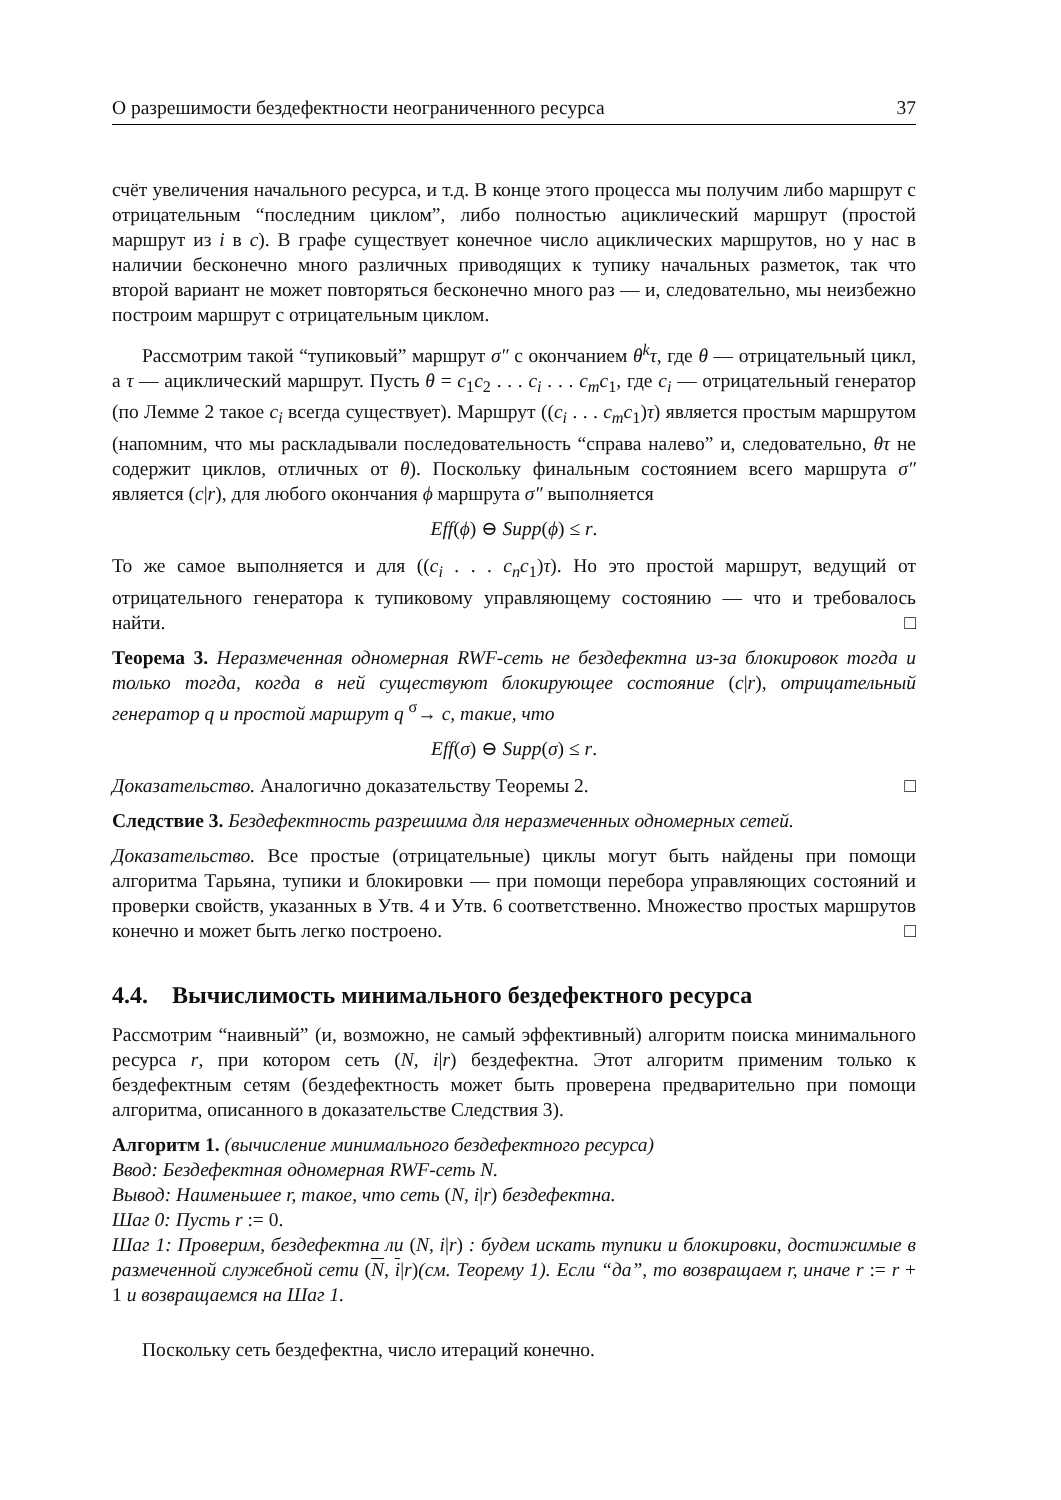О разрешимости бездефектности неограниченного ресурса 37
счёт увеличения начального ресурса, и т.д. В конце этого процесса мы получим либо маршрут с отрицательным “последним циклом”, либо полностью ациклический маршрут (простой маршрут из i в c). В графе существует конечное число ациклических маршрутов, но у нас в наличии бесконечно много различных приводящих к тупику начальных разметок, так что второй вариант не может повторяться бесконечно много раз — и, следовательно, мы неизбежно построим маршрут с отрицательным циклом.
Рассмотрим такой “тупиковый” маршрут σ″ с окончанием θ<sup>k</sup>τ, где θ — отрицательный цикл, а τ — ациклический маршрут. Пусть θ = c<sub>1</sub>c<sub>2</sub> . . . c<sub>i</sub> . . . c<sub>m</sub>c<sub>1</sub>, где c<sub>i</sub> — отрицательный генератор (по Лемме 2 такое c<sub>i</sub> всегда существует). Маршрут ((c<sub>i</sub> . . . c<sub>m</sub>c<sub>1</sub>)τ) является простым маршрутом (напомним, что мы раскладывали последовательность “справа налево” и, следовательно, θτ не содержит циклов, отличных от θ). Поскольку финальным состоянием всего маршрута σ″ является (c|r), для любого окончания ϕ маршрута σ″ выполняется
Eff(ϕ) ⊖ Supp(ϕ) ≤ r.
То же самое выполняется и для ((c<sub>i</sub> . . . c<sub>n</sub>c<sub>1</sub>)τ). Но это простой маршрут, ведущий от отрицательного генератора к тупиковому управляющему состоянию — что и требовалось найти. □
Теорема 3. Неразмеченная одномерная RWF-сеть не бездефектна из-за блокировок тогда и только тогда, когда в ней существуют блокирующее состояние (c|r), отрицательный генератор q и простой маршрут q <sup>σ</sup>→ c, такие, что
Eff(σ) ⊖ Supp(σ) ≤ r.
Доказательство. Аналогично доказательству Теоремы 2. □
Следствие 3. Бездефектность разрешима для неразмеченных одномерных сетей.
Доказательство. Все простые (отрицательные) циклы могут быть найдены при помощи алгоритма Тарьяна, тупики и блокировки — при помощи перебора управляющих состояний и проверки свойств, указанных в Утв. 4 и Утв. 6 соответственно. Множество простых маршрутов конечно и может быть легко построено. □
4.4. Вычислимость минимального бездефектного ресурса
Рассмотрим “наивный” (и, возможно, не самый эффективный) алгоритм поиска минимального ресурса r, при котором сеть (N, i|r) бездефектна. Этот алгоритм применим только к бездефектным сетям (бездефектность может быть проверена предварительно при помощи алгоритма, описанного в доказательстве Следствия 3).
Алгоритм 1. (вычисление минимального бездефектного ресурса)
Ввод: Бездефектная одномерная RWF-сеть N.
Вывод: Наименьшее r, такое, что сеть (N, i|r) бездефектна.
Шаг 0: Пусть r := 0.
Шаг 1: Проверим, бездефектна ли (N, i|r) : будем искать тупики и блокировки, достижимые в размеченной служебной сети (N, i|r)(см. Теорему 1). Если “да”, то возвращаем r, иначе r := r + 1 и возвращаемся на Шаг 1.
Поскольку сеть бездефектна, число итераций конечно.